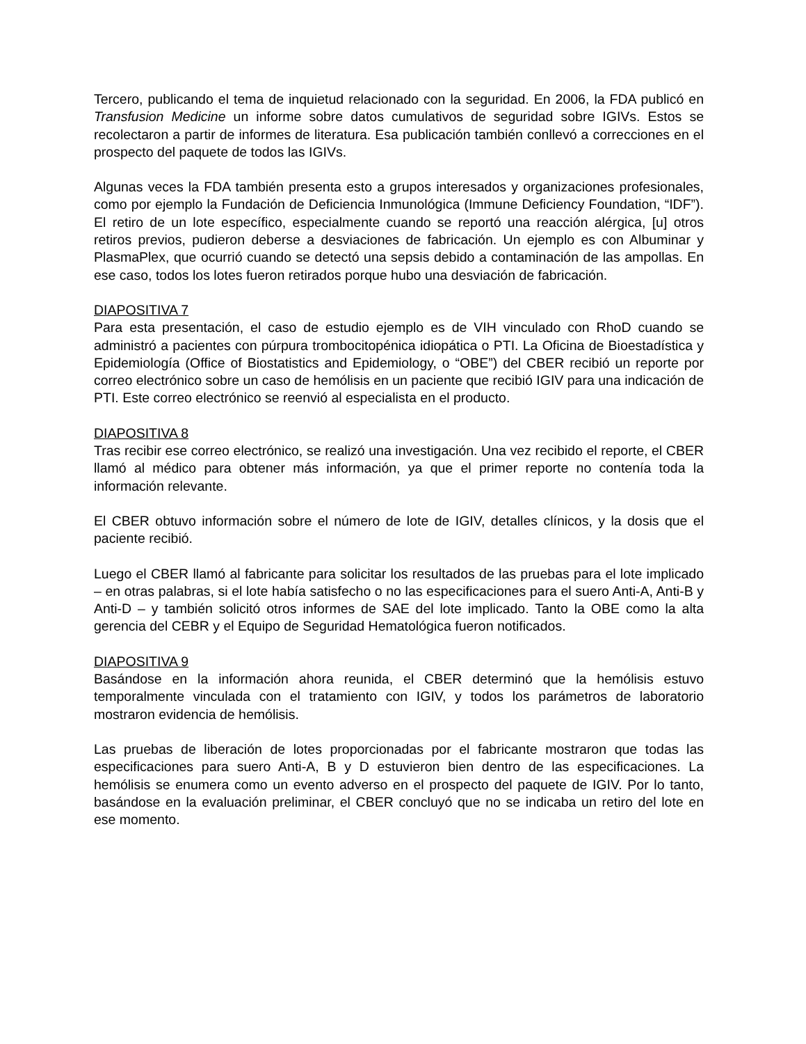Tercero, publicando el tema de inquietud relacionado con la seguridad. En 2006, la FDA publicó en Transfusion Medicine un informe sobre datos cumulativos de seguridad sobre IGIVs. Estos se recolectaron a partir de informes de literatura. Esa publicación también conllevó a correcciones en el prospecto del paquete de todos las IGIVs.
Algunas veces la FDA también presenta esto a grupos interesados y organizaciones profesionales, como por ejemplo la Fundación de Deficiencia Inmunológica (Immune Deficiency Foundation, “IDF”). El retiro de un lote específico, especialmente cuando se reportó una reacción alérgica, [u] otros retiros previos, pudieron deberse a desviaciones de fabricación. Un ejemplo es con Albuminar y PlasmaPlex, que ocurrió cuando se detectó una sepsis debido a contaminación de las ampollas. En ese caso, todos los lotes fueron retirados porque hubo una desviación de fabricación.
DIAPOSITIVA 7
Para esta presentación, el caso de estudio ejemplo es de VIH vinculado con RhoD cuando se administró a pacientes con púrpura trombocitopénica idiopática o PTI. La Oficina de Bioestadística y Epidemiología (Office of Biostatistics and Epidemiology, o “OBE”) del CBER recibió un reporte por correo electrónico sobre un caso de hemólisis en un paciente que recibió IGIV para una indicación de PTI. Este correo electrónico se reenvió al especialista en el producto.
DIAPOSITIVA 8
Tras recibir ese correo electrónico, se realizó una investigación. Una vez recibido el reporte, el CBER llamó al médico para obtener más información, ya que el primer reporte no contenía toda la información relevante.
El CBER obtuvo información sobre el número de lote de IGIV, detalles clínicos, y la dosis que el paciente recibió.
Luego el CBER llamó al fabricante para solicitar los resultados de las pruebas para el lote implicado – en otras palabras, si el lote había satisfecho o no las especificaciones para el suero Anti-A, Anti-B y Anti-D – y también solicitó otros informes de SAE del lote implicado. Tanto la OBE como la alta gerencia del CEBR y el Equipo de Seguridad Hematológica fueron notificados.
DIAPOSITIVA 9
Basándose en la información ahora reunida, el CBER determinó que la hemólisis estuvo temporalmente vinculada con el tratamiento con IGIV, y todos los parámetros de laboratorio mostraron evidencia de hemólisis.
Las pruebas de liberación de lotes proporcionadas por el fabricante mostraron que todas las especificaciones para suero Anti-A, B y D estuvieron bien dentro de las especificaciones. La hemólisis se enumera como un evento adverso en el prospecto del paquete de IGIV. Por lo tanto, basándose en la evaluación preliminar, el CBER concluyó que no se indicaba un retiro del lote en ese momento.